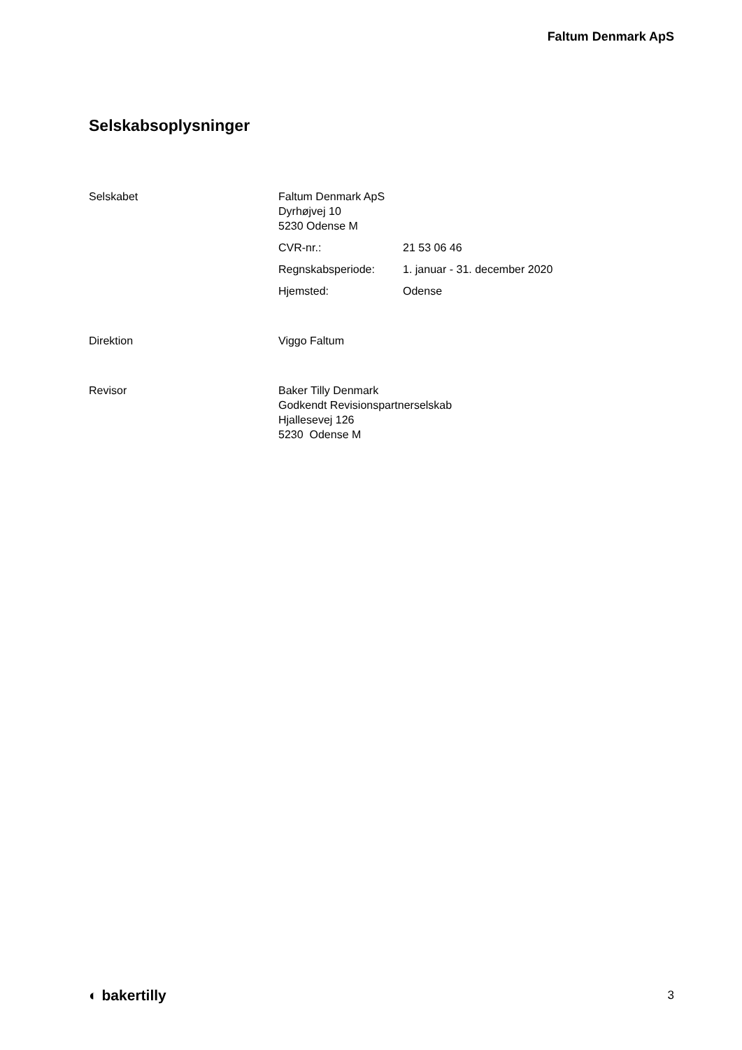Faltum Denmark ApS
Selskabsoplysninger
Selskabet Faltum Denmark ApS
Dyrhøjvej 10
5230 Odense M
CVR-nr.: 21 53 06 46
Regnskabsperiode: 1. januar - 31. december 2020
Hjemsted: Odense
Direktion Viggo Faltum
Revisor Baker Tilly Denmark
Godkendt Revisionspartnerselskab
Hjallesevej 126
5230 Odense M
◐ bakertilly 3